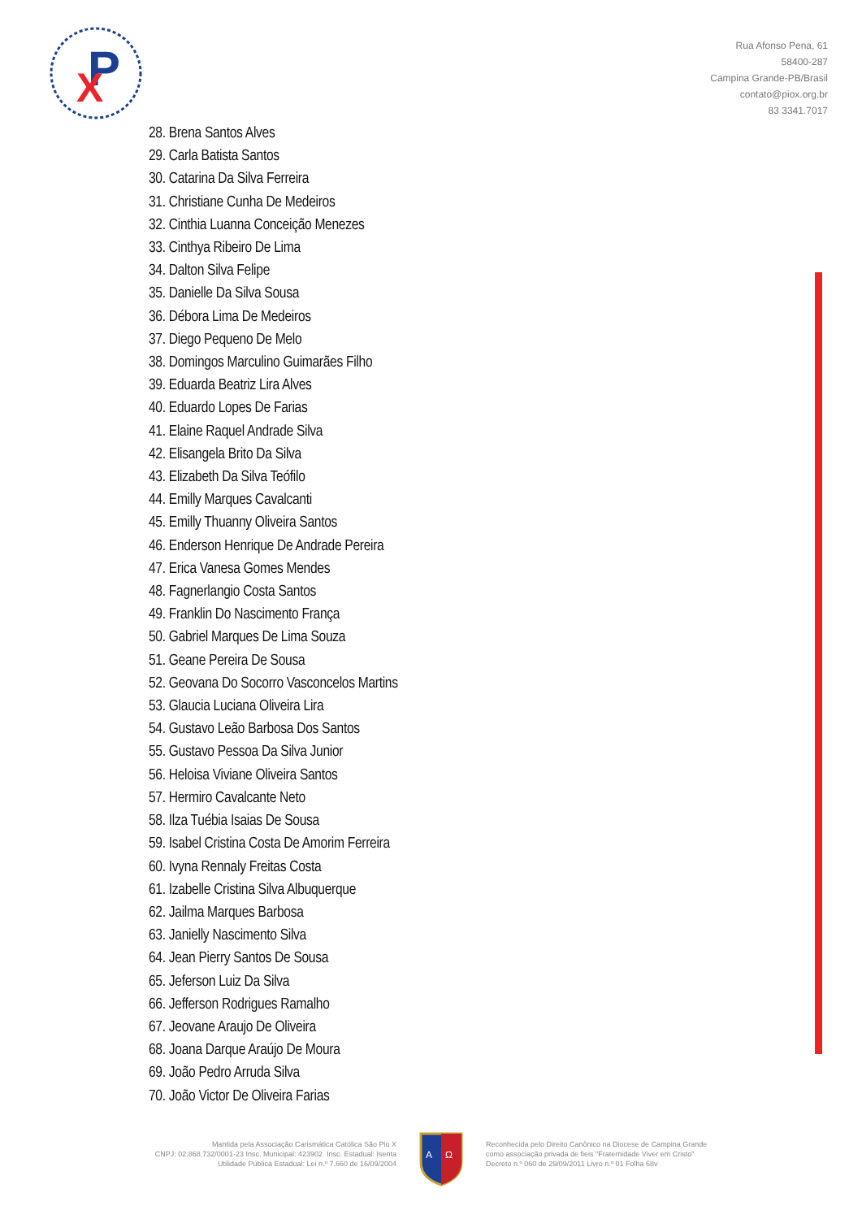P
X
Rua Afonso Pena, 61
58400-287
Campina Grande-PB/Brasil
contato@piox.org.br
83 3341.7017
28. Brena Santos Alves
29. Carla Batista Santos
30. Catarina Da Silva Ferreira
31. Christiane Cunha De Medeiros
32. Cinthia Luanna Conceição Menezes
33. Cinthya Ribeiro De Lima
34. Dalton Silva Felipe
35. Danielle Da Silva Sousa
36. Débora Lima De Medeiros
37. Diego Pequeno De Melo
38. Domingos Marculino Guimarães Filho
39. Eduarda Beatriz Lira Alves
40. Eduardo Lopes De Farias
41. Elaine Raquel Andrade Silva
42. Elisangela Brito Da Silva
43. Elizabeth Da Silva Teófilo
44. Emilly Marques Cavalcanti
45. Emilly Thuanny Oliveira Santos
46. Enderson Henrique De Andrade Pereira
47. Erica Vanesa Gomes Mendes
48. Fagnerlangio Costa Santos
49. Franklin Do Nascimento França
50. Gabriel Marques De Lima Souza
51. Geane Pereira De Sousa
52. Geovana Do Socorro Vasconcelos Martins
53. Glaucia Luciana Oliveira Lira
54. Gustavo Leão Barbosa Dos Santos
55. Gustavo Pessoa Da Silva Junior
56. Heloisa Viviane Oliveira Santos
57. Hermiro Cavalcante Neto
58. Ilza Tuébia Isaias De Sousa
59. Isabel Cristina Costa De Amorim Ferreira
60. Ivyna Rennaly Freitas Costa
61. Izabelle Cristina Silva Albuquerque
62. Jailma Marques Barbosa
63. Janielly Nascimento Silva
64. Jean Pierry Santos De Sousa
65. Jeferson Luiz Da Silva
66. Jefferson Rodrigues Ramalho
67. Jeovane Araujo De Oliveira
68. Joana Darque Araújo De Moura
69. João Pedro Arruda Silva
70. João Victor De Oliveira Farias
Mantida pela Associação Carismática Católica São Pio X
CNPJ: 02.868.732/0001-23 Insc. Municipal: 423902 Insc. Estadual: Isenta
Utilidade Pública Estadual: Lei n.º 7.660 de 16/09/2004
A
Ω
Reconhecida pelo Direito Canônico na Diocese de Campina Grande
como associação privada de fieis "Fraternidade Viver em Cristo"
Decreto n.º 060 de 29/09/2011 Livro n.º 01 Folha 68v